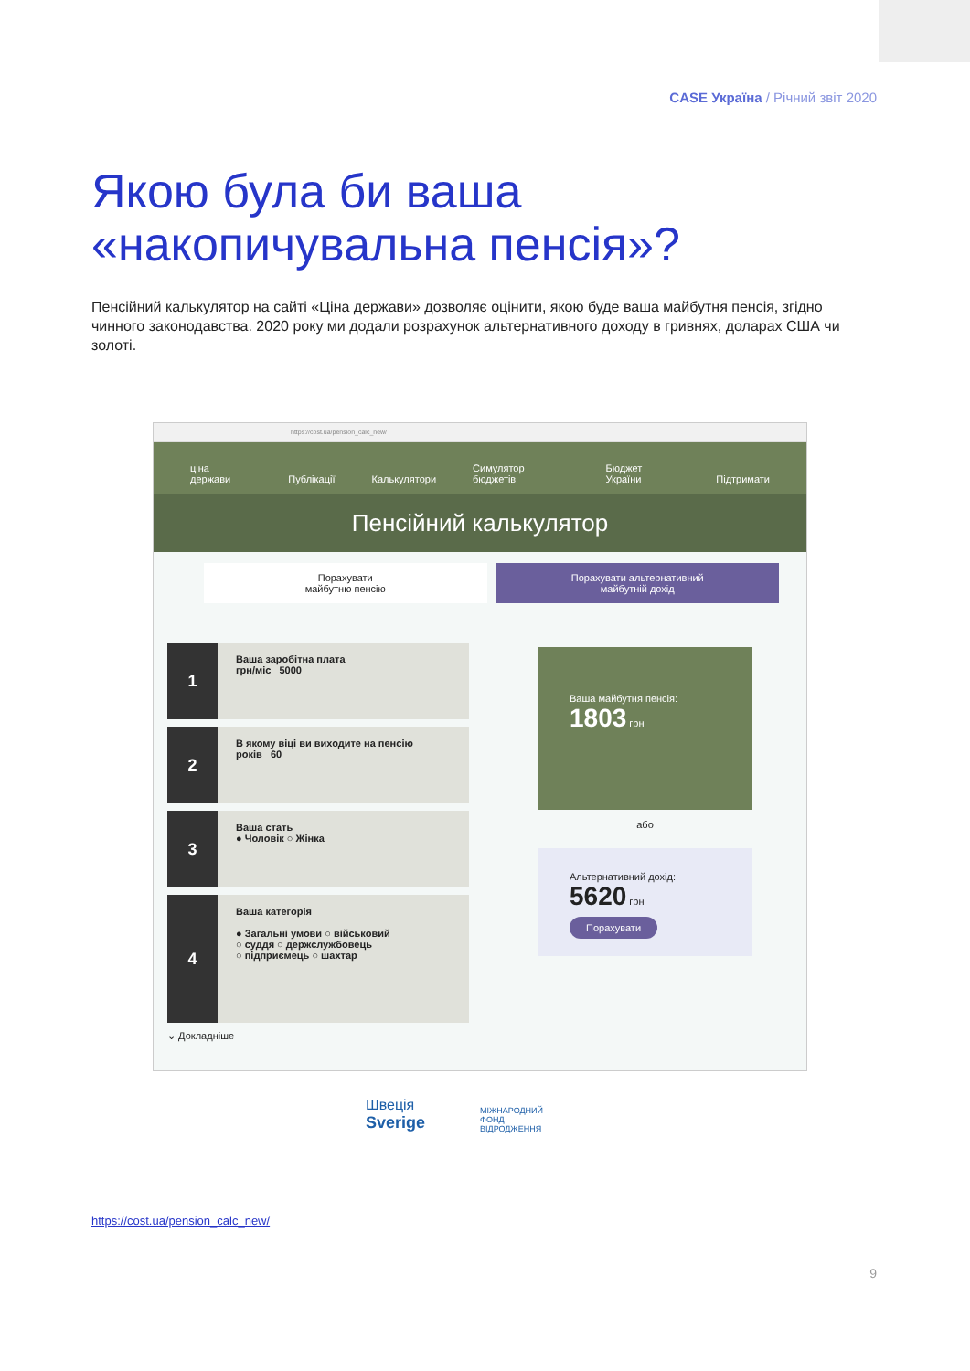CASE Україна / Річний звіт 2020
Якою була би ваша
«накопичувальна пенсія»?
Пенсійний калькулятор на сайті «Ціна держави» дозволяє оцінити, якою буде ваша майбутня пенсія, згідно чинного законодавства. 2020 року ми додали розрахунок альтернативного доходу в гривнях, доларах США чи золоті.
https://cost.ua/pension_calc_new/
ціна держави Публікації Калькулятори Симулятор бюджетів Бюджет України Підтримати
Пенсійний калькулятор
Порахувати
майбутню пенсію
Порахувати альтернативний
майбутній дохід
1
Ваша заробітна плата
грн/міс 5000
2
В якому віці ви виходите на пенсію
років 60
3
Ваша стать
● Чоловік ○ Жінка
4
Ваша категорія
● Загальні умови ○ військовий
○ суддя ○ держслужбовець
○ підприємець ○ шахтар
⌄ Докладніше
Ваша майбутня пенсія:
1803 грн
або
Альтернативний дохід:
5620 грн
Порахувати
Швеція
Sverige
МІЖНАРОДНИЙ
ФОНД
ВІДРОДЖЕННЯ
https://cost.ua/pension_calc_new/
9